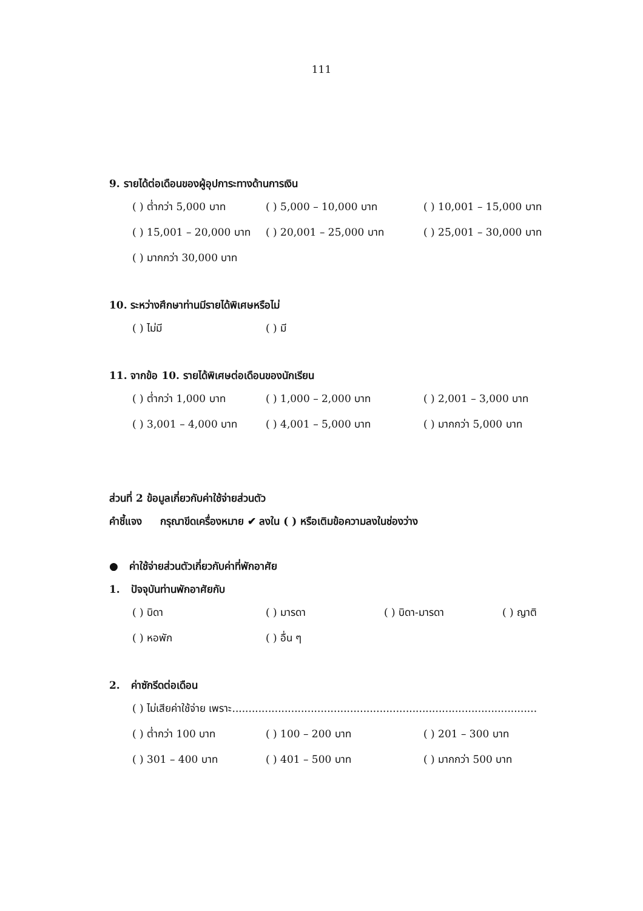111
9. รายได้ต่อเดือนของผู้อุปการะทางด้านการเงิน
( ) ต่ำกว่า 5,000 บาท ( ) 5,000 – 10,000 บาท ( ) 10,001 – 15,000 บาท
( ) 15,001 – 20,000 บาท ( ) 20,001 – 25,000 บาท ( ) 25,001 – 30,000 บาท
( ) มากกว่า 30,000 บาท
10. ระหว่างศึกษาท่านมีรายได้พิเศษหรือไม่
( ) ไม่มี ( ) มี
11. จากข้อ 10. รายได้พิเศษต่อเดือนของนักเรียน
( ) ต่ำกว่า 1,000 บาท ( ) 1,000 – 2,000 บาท ( ) 2,001 – 3,000 บาท
( ) 3,001 – 4,000 บาท ( ) 4,001 – 5,000 บาท ( ) มากกว่า 5,000 บาท
ส่วนที่ 2 ข้อมูลเกี่ยวกับค่าใช้จ่ายส่วนตัว
คำชี้แจง กรุณาขีดเครื่องหมาย ✔ ลงใน ( ) หรือเติมข้อความลงในช่องว่าง
● ค่าใช้จ่ายส่วนตัวเกี่ยวกับค่าที่พักอาศัย
1. ปัจจุบันท่านพักอาศัยกับ
( ) บิดา ( ) มารดา ( ) บิดา-มารดา ( ) ญาติ
( ) หอพัก ( ) อื่น ๆ
2. ค่าซักรีดต่อเดือน
( ) ไม่เสียค่าใช้จ่าย เพราะ.............................................................................................
( ) ต่ำกว่า 100 บาท ( ) 100 – 200 บาท ( ) 201 – 300 บาท
( ) 301 – 400 บาท ( ) 401 – 500 บาท ( ) มากกว่า 500 บาท